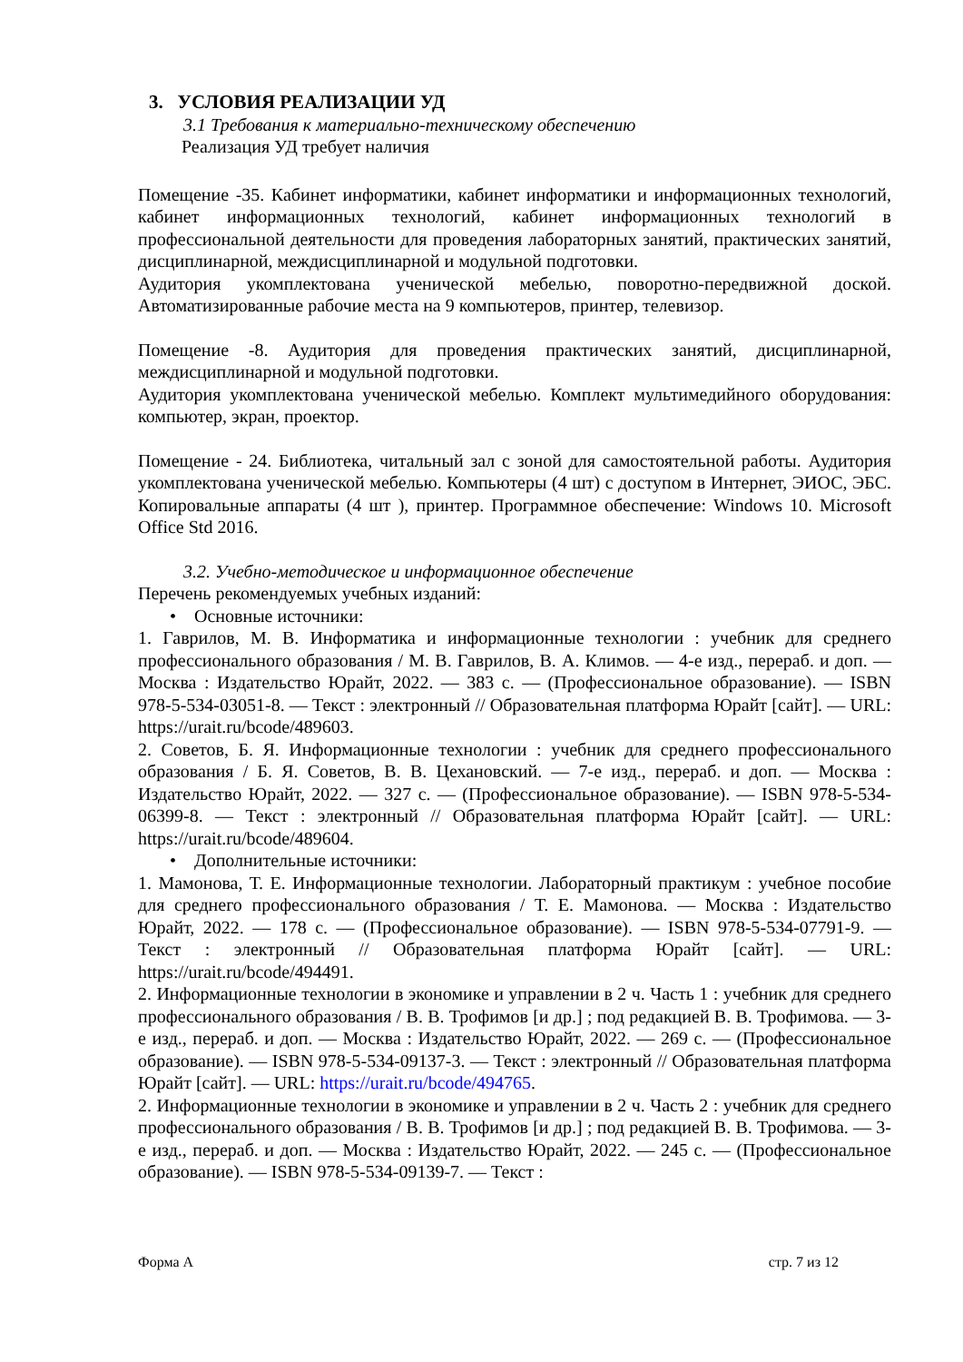3. УСЛОВИЯ РЕАЛИЗАЦИИ УД
3.1 Требования к материально-техническому обеспечению
Реализация УД требует наличия
Помещение -35. Кабинет информатики, кабинет информатики и информационных технологий, кабинет информационных технологий, кабинет информационных технологий в профессиональной деятельности для проведения лабораторных занятий, практических занятий, дисциплинарной, междисциплинарной и модульной подготовки.
Аудитория укомплектована ученической мебелью, поворотно-передвижной доской. Автоматизированные рабочие места на 9 компьютеров, принтер, телевизор.
Помещение -8. Аудитория для проведения практических занятий, дисциплинарной, междисциплинарной и модульной подготовки.
Аудитория укомплектована ученической мебелью. Комплект мультимедийного оборудования: компьютер, экран, проектор.
Помещение - 24. Библиотека, читальный зал с зоной для самостоятельной работы. Аудитория укомплектована ученической мебелью. Компьютеры (4 шт) с доступом в Интернет, ЭИОС, ЭБС. Копировальные аппараты (4 шт ), принтер. Программное обеспечение: Windows 10. Microsoft Office Std 2016.
3.2. Учебно-методическое и информационное обеспечение
Перечень рекомендуемых учебных изданий:
• Основные источники:
1. Гаврилов, М. В. Информатика и информационные технологии : учебник для среднего профессионального образования / М. В. Гаврилов, В. А. Климов. — 4-е изд., перераб. и доп. — Москва : Издательство Юрайт, 2022. — 383 с. — (Профессиональное образование). — ISBN 978-5-534-03051-8. — Текст : электронный // Образовательная платформа Юрайт [сайт]. — URL: https://urait.ru/bcode/489603.
2. Советов, Б. Я. Информационные технологии : учебник для среднего профессионального образования / Б. Я. Советов, В. В. Цехановский. — 7-е изд., перераб. и доп. — Москва : Издательство Юрайт, 2022. — 327 с. — (Профессиональное образование). — ISBN 978-5-534-06399-8. — Текст : электронный // Образовательная платформа Юрайт [сайт]. — URL: https://urait.ru/bcode/489604.
• Дополнительные источники:
1. Мамонова, Т. Е. Информационные технологии. Лабораторный практикум : учебное пособие для среднего профессионального образования / Т. Е. Мамонова. — Москва : Издательство Юрайт, 2022. — 178 с. — (Профессиональное образование). — ISBN 978-5-534-07791-9. — Текст : электронный // Образовательная платформа Юрайт [сайт]. — URL: https://urait.ru/bcode/494491.
2. Информационные технологии в экономике и управлении в 2 ч. Часть 1 : учебник для среднего профессионального образования / В. В. Трофимов [и др.] ; под редакцией В. В. Трофимова. — 3-е изд., перераб. и доп. — Москва : Издательство Юрайт, 2022. — 269 с. — (Профессиональное образование). — ISBN 978-5-534-09137-3. — Текст : электронный // Образовательная платформа Юрайт [сайт]. — URL: https://urait.ru/bcode/494765.
2. Информационные технологии в экономике и управлении в 2 ч. Часть 2 : учебник для среднего профессионального образования / В. В. Трофимов [и др.] ; под редакцией В. В. Трофимова. — 3-е изд., перераб. и доп. — Москва : Издательство Юрайт, 2022. — 245 с. — (Профессиональное образование). — ISBN 978-5-534-09139-7. — Текст :
Форма А стр. 7 из 12